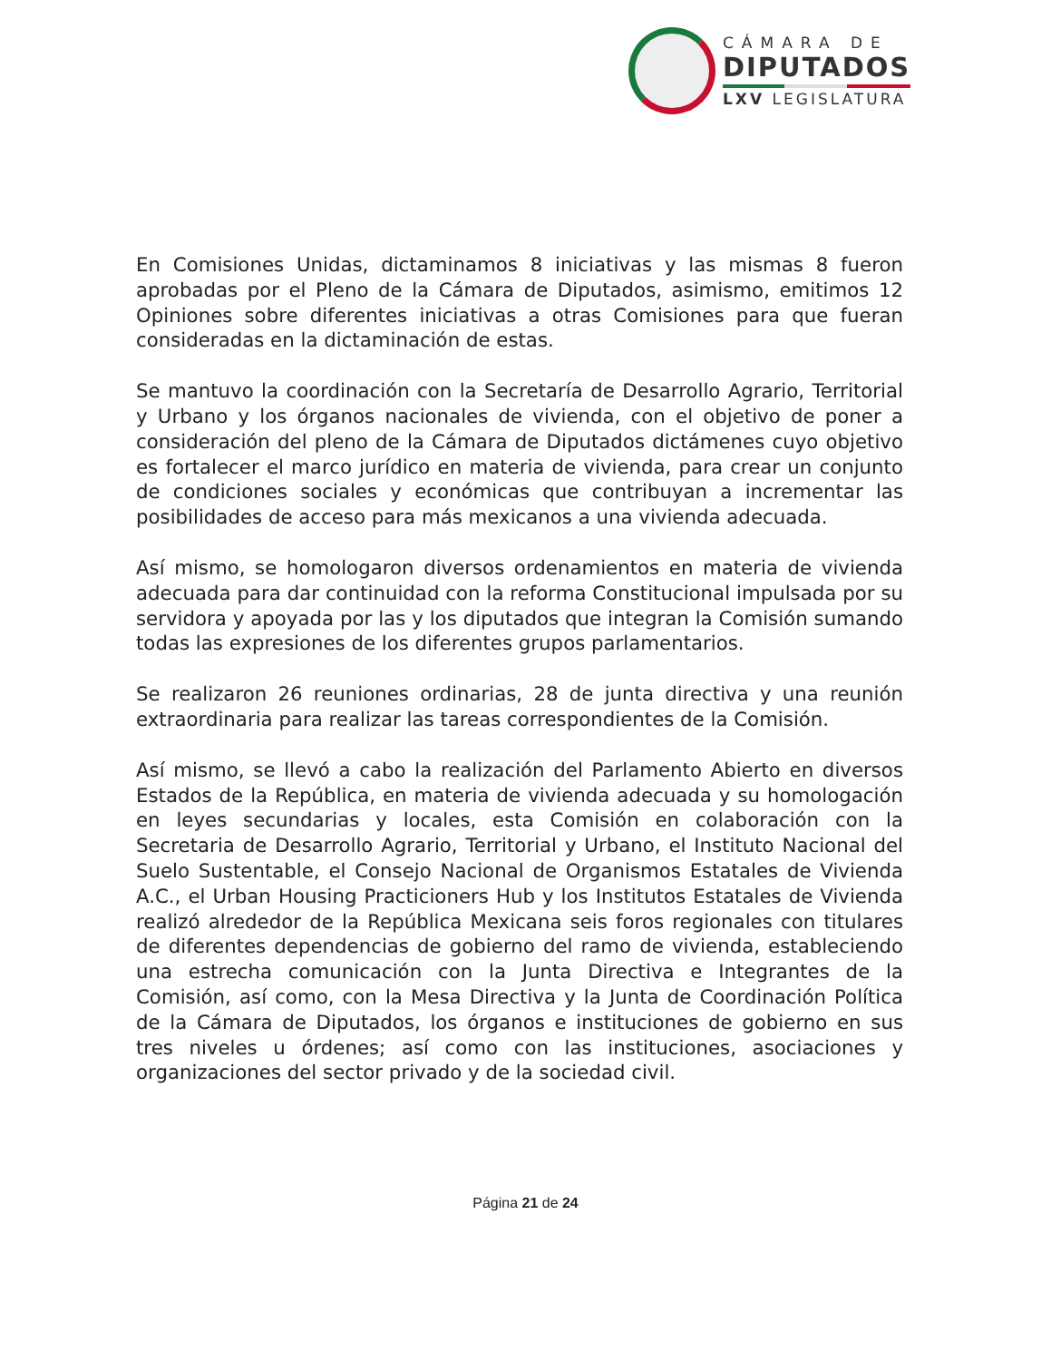CÁMARA DE
DIPUTADOS
LXV LEGISLATURA
En Comisiones Unidas, dictaminamos 8 iniciativas y las mismas 8 fueron aprobadas por el Pleno de la Cámara de Diputados, asimismo, emitimos 12 Opiniones sobre diferentes iniciativas a otras Comisiones para que fueran consideradas en la dictaminación de estas.
Se mantuvo la coordinación con la Secretaría de Desarrollo Agrario, Territorial y Urbano y los órganos nacionales de vivienda, con el objetivo de poner a consideración del pleno de la Cámara de Diputados dictámenes cuyo objetivo es fortalecer el marco jurídico en materia de vivienda, para crear un conjunto de condiciones sociales y económicas que contribuyan a incrementar las posibilidades de acceso para más mexicanos a una vivienda adecuada.
Así mismo, se homologaron diversos ordenamientos en materia de vivienda adecuada para dar continuidad con la reforma Constitucional impulsada por su servidora y apoyada por las y los diputados que integran la Comisión sumando todas las expresiones de los diferentes grupos parlamentarios.
Se realizaron 26 reuniones ordinarias, 28 de junta directiva y una reunión extraordinaria para realizar las tareas correspondientes de la Comisión.
Así mismo, se llevó a cabo la realización del Parlamento Abierto en diversos Estados de la República, en materia de vivienda adecuada y su homologación en leyes secundarias y locales, esta Comisión en colaboración con la Secretaria de Desarrollo Agrario, Territorial y Urbano, el Instituto Nacional del Suelo Sustentable, el Consejo Nacional de Organismos Estatales de Vivienda A.C., el Urban Housing Practicioners Hub y los Institutos Estatales de Vivienda realizó alrededor de la República Mexicana seis foros regionales con titulares de diferentes dependencias de gobierno del ramo de vivienda, estableciendo una estrecha comunicación con la Junta Directiva e Integrantes de la Comisión, así como, con la Mesa Directiva y la Junta de Coordinación Política de la Cámara de Diputados, los órganos e instituciones de gobierno en sus tres niveles u órdenes; así como con las instituciones, asociaciones y organizaciones del sector privado y de la sociedad civil.
Página 21 de 24